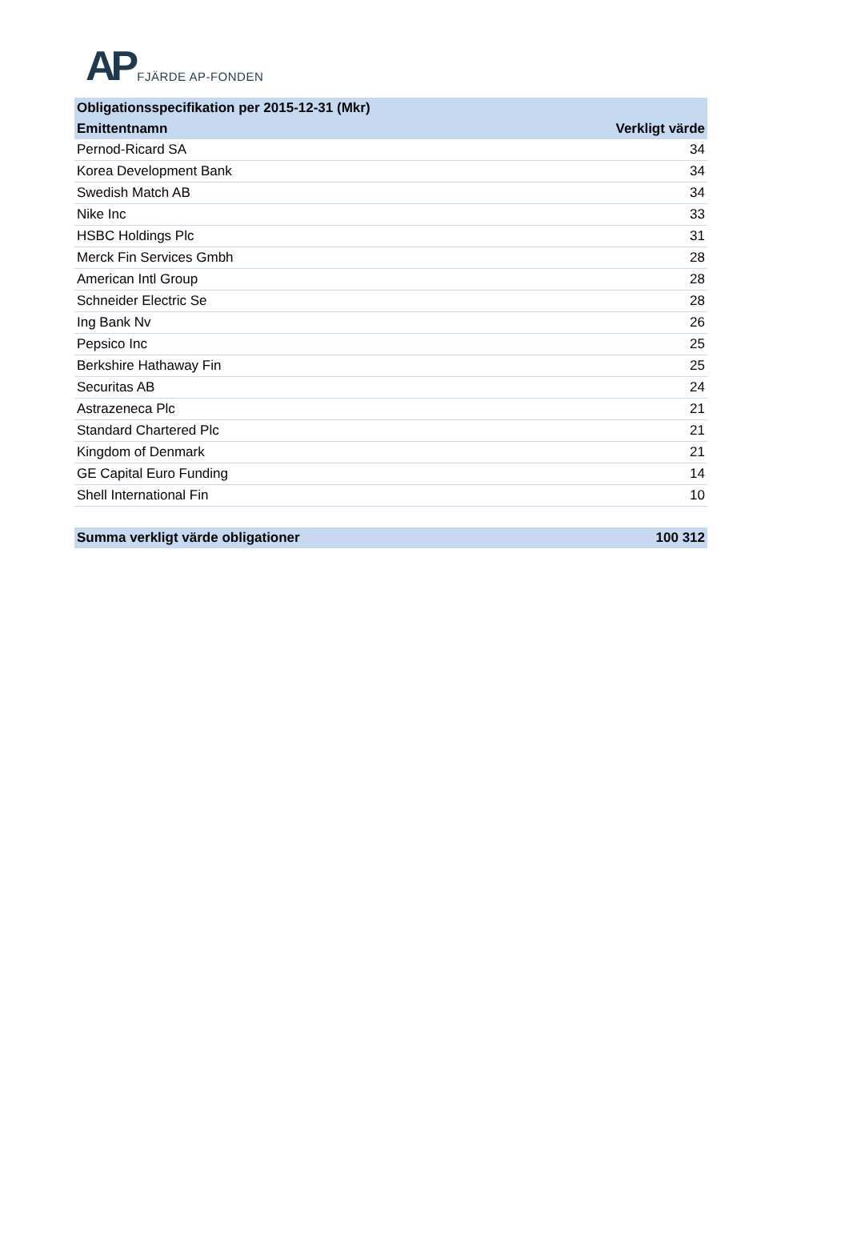AP FJÄRDE AP-FONDEN
| Obligationsspecifikation per 2015-12-31 (Mkr) | |
| Emittentnamn | Verkligt värde |
| Pernod-Ricard SA | 34 |
| Korea Development Bank | 34 |
| Swedish Match AB | 34 |
| Nike Inc | 33 |
| HSBC Holdings Plc | 31 |
| Merck Fin Services Gmbh | 28 |
| American Intl Group | 28 |
| Schneider Electric Se | 28 |
| Ing Bank Nv | 26 |
| Pepsico Inc | 25 |
| Berkshire Hathaway Fin | 25 |
| Securitas AB | 24 |
| Astrazeneca Plc | 21 |
| Standard Chartered Plc | 21 |
| Kingdom of Denmark | 21 |
| GE Capital Euro Funding | 14 |
| Shell International Fin | 10 |
| Summa verkligt värde obligationer | 100 312 |